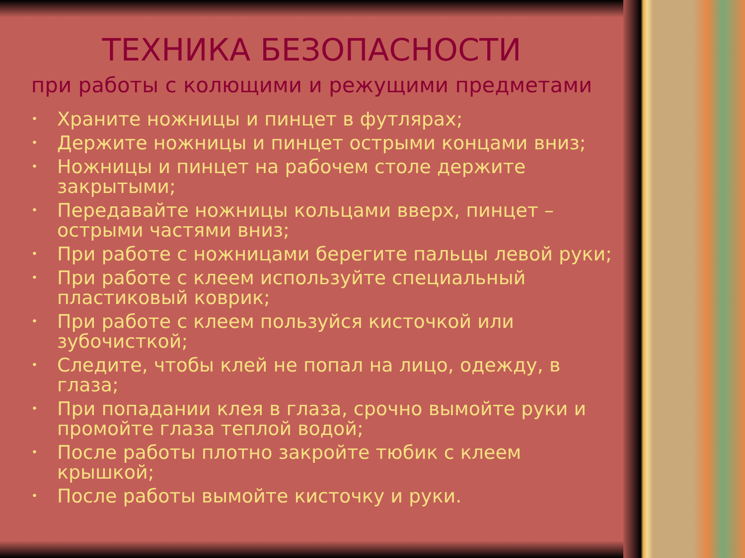ТЕХНИКА БЕЗОПАСНОСТИ
при работы с колющими и режущими предметами
• Храните ножницы и пинцет в футлярах;
• Держите ножницы и пинцет острыми концами вниз;
• Ножницы и пинцет на рабочем столе держите закрытыми;
• Передавайте ножницы кольцами вверх, пинцет – острыми частями вниз;
• При работе с ножницами берегите пальцы левой руки;
• При работе с клеем используйте специальный пластиковый коврик;
• При работе с клеем пользуйся кисточкой или зубочисткой;
• Следите, чтобы клей не попал на лицо, одежду, в глаза;
• При попадании клея в глаза, срочно вымойте руки и промойте глаза теплой водой;
• После работы плотно закройте тюбик с клеем крышкой;
• После работы вымойте кисточку и руки.